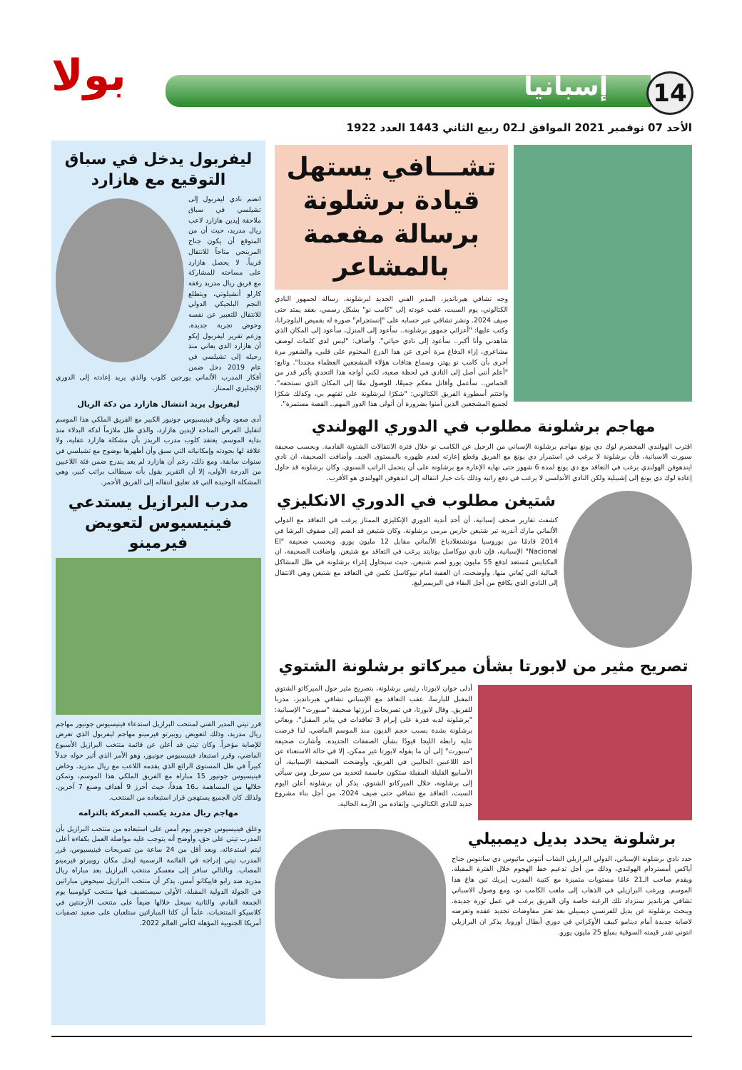14 إسبانيا بولا
الأحد 07 نوفمبر 2021 الموافق لـ02 ربيع الثاني 1443 العدد 1922
تشـــافي يستهل قيادة برشلونة برسالة مفعمة بالمشاعر
وجه تشافي هيرنانديز، المدير الفني الجديد لبرشلونة، رسالة لجمهور النادي الكتالوني، يوم السبت، عقب عودته إلى "كامب نو" بشكل رسمي، بعقد يمتد حتى صيف 2024. ونشر تشافي عبر حسابه على "إنستجرام" صورة له بقميص البلوجرانا، وكتب عليها: "أعزائي جمهور برشلونة.. سأعود إلى المنزل، سأعود إلى المكان الذي شاهدني وأنا أكبر.. سأعود إلى نادي حياتي". وأضاف: "ليس لدي كلمات لوصف مشاعري، إزاء الدفاع مرة أخرى عن هذا الدرع المختوم على قلبي، والشعور مرة أخرى بأن كامب نو يهتز، وسماع هتافات هؤلاء المشجعين العظماء مجددا". وتابع: "أعلم أنني أصل إلى النادي في لحظة صعبة، لكني أواجه هذا التحدي بأكبر قدر من الحماس.. سأعمل وأقاتل معكم جميعًا، للوصول معًا إلى المكان الذي نستحقه". واختتم أسطورة الفريق الكتالوني: "شكرًا لبرشلونة على ثقتهم بي، وكذلك شكرًا لجميع المشجعين الذين آمنوا بضرورة أن أتولى هذا الدور المهم.. القصة مستمرة".
مهاجم برشلونة مطلوب في الدوري الهولندي
اقترب الهولندي المخضرم لوك دي يونغ مهاجم برشلونة الإسباني من الرحيل عن الكامب نو خلال فترة الانتقالات الشتوية القادمة. وبحسب صحيفة سبورت الاسبانية، فأن برشلونة لا يرغب في استمرار دي يونغ مع الفريق وقطع إعارته لعدم ظهوره بالمستوى الجيد. وأضافت الصحيفة، ان نادي ايندهوفن الهولندي يرغب في التعاقد مع دي يونغ لمدة 6 شهور حتى نهاية الإعارة مع برشلونة على أن يتحمل الراتب السنوي. وكان برشلونة قد حاول إعادة لوك دي يونغ إلى إشبيلية ولكن النادي الأندلسي لا يرغب في دفع راتبه وذلك بات خيار انتقاله إلى اندهوفن الهولندي هو الأقرب.
شتيغن مطلوب في الدوري الانكليزي
كشفت تقارير صحف إسبانية، أن أحد أندية الدوري الإنكليزي الممتاز يرغب في التعاقد مع الدولي الألماني مارك أندريه تير شتيغن حارس مرمى برشلونة. وكان شتيغن قد انضم إلى صفوف البرشا في 2014 قادمًا من بوروسيا مونشنغلادباخ الألماني مقابل 12 مليون يورو. وبحسب صحيفة "El Nacional" الإسبانية، فإن نادي نيوكاسل يونايتد يرغب في التعاقد مع شتيغن. واضافت الصحيفة، ان المكبايس مُستعد لدفع 55 مليون يورو لضم شتيغن، حيث سيحاول إغراء برشلونة في ظل المشاكل المالية التي يُعاني منها. وأوضحت، ان العقبة امام نيوكاسل تكمن في التعاقد مع شتيغن وهي الانتقال إلى النادي الذي يكافح من أجل البقاء في البريميرليغ.
تصريح مثير من لابورتا بشأن ميركاتو برشلونة الشتوي
أدلى خوان لابورتا، رئيس برشلونة، بتصريح مثير حول الميركاتو الشتوي المقبل للبارسا، عقب التعاقد مع الإسباني تشافي هيرنانديز، مدربا للفريق. وقال لابورتا، في تصريحات أبرزتها صحيفة "سبورت" الإسبانية: "برشلونة لديه قدرة على إبرام 3 تعاقدات في يناير المقبل". ويعاني برشلونة بشدة بسبب حجم الديون منذ الموسم الماضي، لذا فرضت عليه رابطة الليجا قيودًا بشأن الصفقات الجديدة. وأشارت صحيفة "سبورت" إلى أن ما يقوله لابورتا غير ممكن، إلا في حالة الاستغناء عن أحد اللاعبين الحاليين في الفريق. وأوضحت الصحيفة الإسبانية، أن الأسابيع القليلة المقبلة ستكون حاسمة لتحديد من سيرحل ومن سيأتي إلى برشلونة، خلال الميركاتو الشتوي. يذكر أن برشلونة أعلن اليوم السبت، التعاقد مع تشافي حتى صيف 2024، من أجل بناء مشروع جديد للنادي الكتالوني، وإنقاذه من الأزمة الحالية.
برشلونة يحدد بديل ديمبيلي
حدد نادي برشلونة الإسباني، الدولي البرازيلي الشاب أنتوني ماثيوس دي سانتوس جناح أياكس أمستردام الهولندي، وذلك من أجل تدعيم خط الهجوم خلال الفترة المقبلة. ويقدم صاحب الـ21 عامًا مستويات متميزة مع كتيبة المدرب إيريك تين هاغ هذا الموسم. ويرغب البرازيلي في الذهاب إلى ملعب الكامب نو، ومع وصول الاسباني تشافي هرنانديز ستزداد تلك الرغبة خاصة وان الفريق يرغب في عمل ثورة جديدة. ويبحث برشلونة عن بديل للفرنسي ديمبيلي بعد تعثر مفاوضات تجديد عقده وتعرضه لاصابة جديدة أمام دينامو كييف الأوكراني في دوري أبطال أوروبا. يذكر ان البرازيلي انتوني تقدر قيمته السوقية بمبلغ 25 مليون يورو.
ليفربول يدخل في سباق التوقيع مع هازارد
انضم نادي ليفربول إلى تشيلسي في سباق ملاحقة إيدين هازارد لاعب ريال مدريد، حيث أن من المتوقع أن يكون جناح المرينجي متاحاً للانتقال قريباً. لا يحصل هازارد على مساحته للمشاركة مع فريق ريال مدريد رفقة كارلو أنشيلوتي، ويتطلع النجم البلجيكي الدولي للانتقال للتعبير عن نفسه وخوض تجربة جديدة. وزعم تقرير ليفربول إيكو أن هازارد الذي يعاني منذ رحيله إلى تشيلسي في عام 2019 دخل ضمن أفكار المدرب الألماني يورجين كلوب والذي يريد إعادته إلى الدوري الإنجليزي الممتاز.
ليفربول يريد انتشال هازارد من دكة الريال
أدى صعود وتألق فينيسيوس جونيور الكبير مع الفريق الملكي هذا الموسم لتقليل الفرص المتاحة لإيدين هازارد، والذي ظل ملازماً لدكة البدلاء منذ بداية الموسم. يعتقد كلوب مدرب الريدز بأن مشكلة هازارد عقلية، ولا علاقة لها بجودته وإمكانياته التي سبق وأن أظهرها بوضوح مع تشيلسي في سنوات سابقة. ومع ذلك، رغم أن هازارد لم يعد يندرج ضمن فئة اللاعبين من الدرجة الأولى، إلا أن التقرير يقول بأنه سيطالب براتب كبير، وهي المشكلة الوحيدة التي قد تعليق انتقاله إلى الفريق الأحمر.
مدرب البرازيل يستدعي فينيسيوس لتعويض فيرمينو
قرر تيتي المدير الفني لمنتخب البرازيل استدعاء فينيسيوس جونيور مهاجم ريال مدريد، وذلك لتعويض روبيرتو فيرمينو مهاجم ليفربول الذي تعرض للإصابة مؤخراً. وكان تيتي قد أعلن عن قائمة منتخب البرازيل الأسبوع الماضي، وقرر استبعاد فينيسيوس جونيور، وهو الأمر الذي أثير حوله جدلاً كبيراً في ظل المستوى الرائع الذي يقدمه اللاعب مع ريال مدريد. وخاض فينيسيوس جونيور 15 مباراة مع الفريق الملكي هذا الموسم، وتمكن خلالها من المساهمة بـ16 هدفاً، حيث أحرز 9 أهداف وصنع 7 آخرين. ولذلك كان الجميع يستهجن قرار استبعاده من المنتخب.
مهاجم ريال مدريد يكسب المعركة بالتزامه
وعلق فينيسيوس جونيور يوم أمس على استبعاده من منتخب البرازيل بأن المدرب تيتي على حق، وأوضح أنه يتوجب عليه مواصلة العمل بكفاءة أعلى ليتم استدعائه. وبعد أقل من 24 ساعة من تصريحات فينيسيوس، قرر المدرب تيتي إدراجه في القائمة الرسمية ليحل مكان روبيرتو فيرمينو المصاب. وبالتالي سافر إلى معسكر منتخب البرازيل بعد مباراة ريال مدريد ضد رايو فاييكانو أمس. يذكر أن منتخب البرازيل سيخوض مباراتين في الجولة الدولية المقبلة، الأولى سيستضيف فيها منتخب كولومبيا يوم الجمعة القادم، والثانية سيحل خلالها ضيفاً على منتخب الأرجنتين في كلاسيكو المنتخبات، علماً أن كلتا المباراتين ستلعبان على صعيد تصفيات أمريكا الجنوبية المؤهلة لكأس العالم 2022.